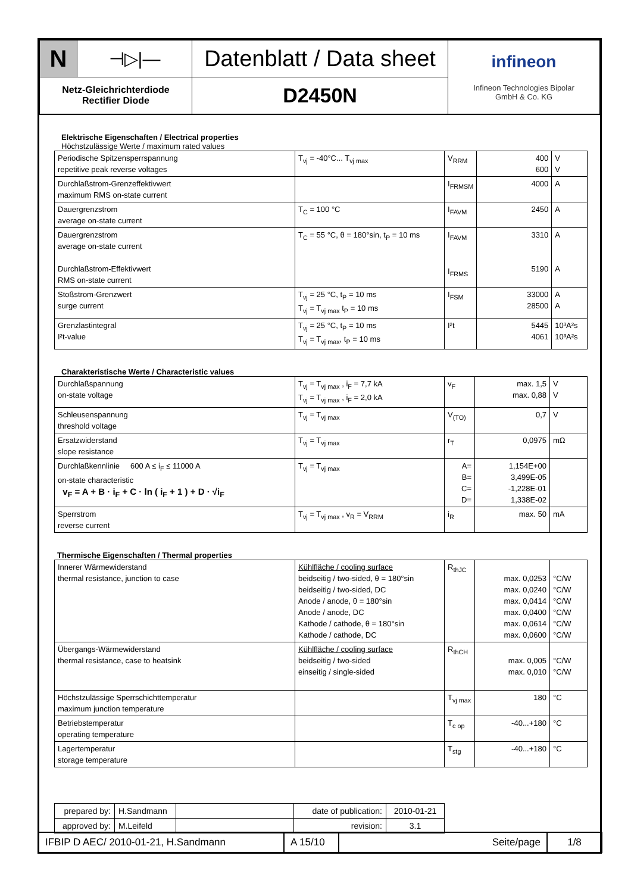| N | ⊣▷/— | Datenblatt / Data sheet | infineon Infineon Technologies Bipolar GmbH & Co. KG |
| Netz-Gleichrichterdiode Rectifier Diode | | D2450N | |
Elektrische Eigenschaften / Electrical properties
Höchstzulässige Werte / maximum rated values
| Periodische Spitzensperrspannung repetitive peak reverse voltages | T<sub>vj</sub> = -40°C... T<sub>vj max</sub> | V<sub>RRM</sub> | 400 600 | V V |
| Durchlaßstrom-Grenzeffektivwert maximum RMS on-state current | | I<sub>FRMSM</sub> | 4000 | A |
| Dauergrenzstrom average on-state current | T<sub>C</sub> = 100 °C | I<sub>FAVM</sub> | 2450 | A |
| Dauergrenzstrom average on-state current Durchlaßstrom-Effektivwert RMS on-state current | T<sub>C</sub> = 55 °C, θ = 180°sin, t<sub>P</sub> = 10 ms | I<sub>FAVM</sub> I<sub>FRMS</sub> | 3310 5190 | A A |
| Stoßstrom-Grenzwert surge current | T<sub>vj</sub> = 25 °C, t<sub>P</sub> = 10 ms T<sub>vj</sub> = T<sub>vj max</sub> t<sub>P</sub> = 10 ms | I<sub>FSM</sub> | 33000 28500 | A A |
| Grenzlastintegral I²t-value | T<sub>vj</sub> = 25 °C, t<sub>P</sub> = 10 ms T<sub>vj</sub> = T<sub>vj max</sub>, t<sub>P</sub> = 10 ms | I²t | 5445 4061 | 10³A²s 10³A²s |
Charakteristische Werte / Characteristic values
| Durchlaßspannung on-state voltage | T<sub>vj</sub> = T<sub>vj max</sub> , i<sub>F</sub> = 7,7 kA T<sub>vj</sub> = T<sub>vj max</sub> , i<sub>F</sub> = 2,0 kA | v<sub>F</sub> | max. 1,5 max. 0,88 | V V |
| Schleusenspannung threshold voltage | T<sub>vj</sub> = T<sub>vj max</sub> | V<sub>(TO)</sub> | 0,7 | V |
| Ersatzwiderstand slope resistance | T<sub>vj</sub> = T<sub>vj max</sub> | r<sub>T</sub> | 0,0975 | mΩ |
| Durchlaßkennlinie 600 A ≤ i<sub>F</sub> ≤ 11000 A on-state characteristic v<sub>F</sub> = A + B · i<sub>F</sub> + C · ln ( i<sub>F</sub> + 1 ) + D · √i<sub>F</sub> | T<sub>vj</sub> = T<sub>vj max</sub> | A= B= C= D= | 1,154E+00 3,499E-05 -1,228E-01 1,338E-02 | |
| Sperrstrom reverse current | T<sub>vj</sub> = T<sub>vj max</sub> , v<sub>R</sub> = V<sub>RRM</sub> | i<sub>R</sub> | max. 50 | mA |
Thermische Eigenschaften / Thermal properties
| Innerer Wärmewiderstand thermal resistance, junction to case | Kühlfläche / cooling surface beidseitig / two-sided, θ = 180°sin beidseitig / two-sided, DC Anode / anode, θ = 180°sin Anode / anode, DC Kathode / cathode, θ = 180°sin Kathode / cathode, DC | R<sub>thJC</sub> | max. 0,0253 max. 0,0240 max. 0,0414 max. 0,0400 max. 0,0614 max. 0,0600 | °C/W °C/W °C/W °C/W °C/W °C/W |
| Übergangs-Wärmewiderstand thermal resistance, case to heatsink | Kühlfläche / cooling surface beidseitig / two-sided einseitig / single-sided | R<sub>thCH</sub> | max. 0,005 max. 0,010 | °C/W °C/W |
| Höchstzulässige Sperrschichttemperatur maximum junction temperature | | T<sub>vj max</sub> | 180 | °C |
| Betriebstemperatur operating temperature | | T<sub>c op</sub> | -40...+180 | °C |
| Lagertemperatur storage temperature | | T<sub>stg</sub> | -40...+180 | °C |
| prepared by: | H.Sandmann | | date of publication: | 2010-01-21 |
| approved by: | M.Leifeld | | revision: | 3.1 |
| IFBIP D AEC/ 2010-01-21, H.Sandmann | A 15/10 | Seite/page | 1/8 |